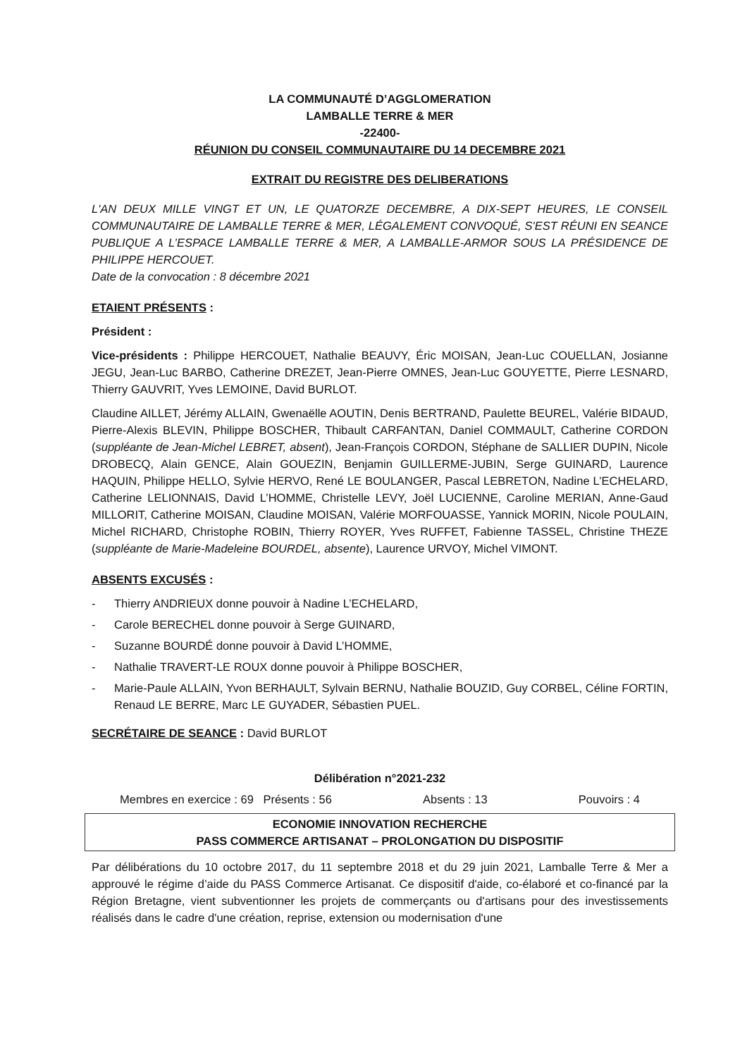LA COMMUNAUTÉ D’AGGLOMERATION
LAMBALLE TERRE & MER
-22400-
RÉUNION DU CONSEIL COMMUNAUTAIRE DU 14 DECEMBRE 2021
EXTRAIT DU REGISTRE DES DELIBERATIONS
L'AN DEUX MILLE VINGT ET UN, LE QUATORZE DECEMBRE, A DIX-SEPT HEURES, LE CONSEIL COMMUNAUTAIRE DE LAMBALLE TERRE & MER, LÉGALEMENT CONVOQUÉ, S'EST RÉUNI EN SEANCE PUBLIQUE A L’ESPACE LAMBALLE TERRE & MER, A LAMBALLE-ARMOR SOUS LA PRÉSIDENCE DE PHILIPPE HERCOUET.
Date de la convocation : 8 décembre 2021
ETAIENT PRÉSENTS :
Président :
Vice-présidents : Philippe HERCOUET, Nathalie BEAUVY, Éric MOISAN, Jean-Luc COUELLAN, Josianne JEGU, Jean-Luc BARBO, Catherine DREZET, Jean-Pierre OMNES, Jean-Luc GOUYETTE, Pierre LESNARD, Thierry GAUVRIT, Yves LEMOINE, David BURLOT.
Claudine AILLET, Jérémy ALLAIN, Gwenaëlle AOUTIN, Denis BERTRAND, Paulette BEUREL, Valérie BIDAUD, Pierre-Alexis BLEVIN, Philippe BOSCHER, Thibault CARFANTAN, Daniel COMMAULT, Catherine CORDON (suppléante de Jean-Michel LEBRET, absent), Jean-François CORDON, Stéphane de SALLIER DUPIN, Nicole DROBECQ, Alain GENCE, Alain GOUEZIN, Benjamin GUILLERME-JUBIN, Serge GUINARD, Laurence HAQUIN, Philippe HELLO, Sylvie HERVO, René LE BOULANGER, Pascal LEBRETON, Nadine L’ECHELARD, Catherine LELIONNAIS, David L’HOMME, Christelle LEVY, Joël LUCIENNE, Caroline MERIAN, Anne-Gaud MILLORIT, Catherine MOISAN, Claudine MOISAN, Valérie MORFOUASSE, Yannick MORIN, Nicole POULAIN, Michel RICHARD, Christophe ROBIN, Thierry ROYER, Yves RUFFET, Fabienne TASSEL, Christine THEZE (suppléante de Marie-Madeleine BOURDEL, absente), Laurence URVOY, Michel VIMONT.
ABSENTS EXCUSÉS :
- Thierry ANDRIEUX donne pouvoir à Nadine L’ECHELARD,
- Carole BERECHEL donne pouvoir à Serge GUINARD,
- Suzanne BOURDÉ donne pouvoir à David L’HOMME,
- Nathalie TRAVERT-LE ROUX donne pouvoir à Philippe BOSCHER,
- Marie-Paule ALLAIN, Yvon BERHAULT, Sylvain BERNU, Nathalie BOUZID, Guy CORBEL, Céline FORTIN, Renaud LE BERRE, Marc LE GUYADER, Sébastien PUEL.
SECRÉTAIRE DE SEANCE : David BURLOT
Délibération n°2021-232
Membres en exercice : 69 Présents : 56 Absents : 13 Pouvoirs : 4
ECONOMIE INNOVATION RECHERCHE
PASS COMMERCE ARTISANAT – PROLONGATION DU DISPOSITIF
Par délibérations du 10 octobre 2017, du 11 septembre 2018 et du 29 juin 2021, Lamballe Terre & Mer a approuvé le régime d’aide du PASS Commerce Artisanat. Ce dispositif d'aide, co-élaboré et co-financé par la Région Bretagne, vient subventionner les projets de commerçants ou d'artisans pour des investissements réalisés dans le cadre d'une création, reprise, extension ou modernisation d'une